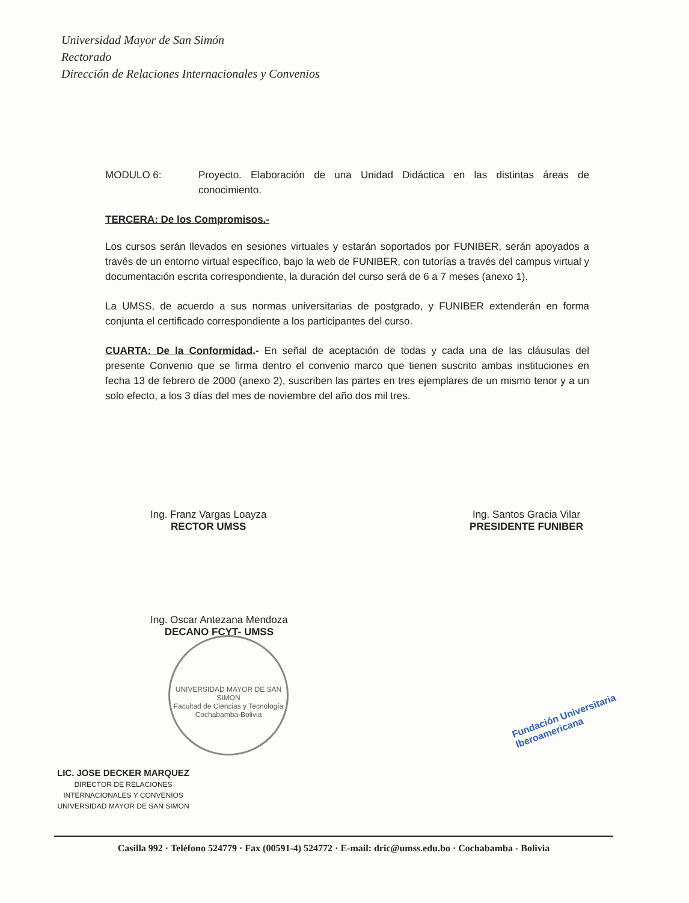Universidad Mayor de San Simón
Rectorado
Dirección de Relaciones Internacionales y Convenios
MODULO 6: Proyecto. Elaboración de una Unidad Didáctica en las distintas áreas de conocimiento.
TERCERA: De los Compromisos.-
Los cursos serán llevados en sesiones virtuales y estarán soportados por FUNIBER, serán apoyados a través de un entorno virtual específico, bajo la web de FUNIBER, con tutorías a través del campus virtual y documentación escrita correspondiente, la duración del curso será de 6 a 7 meses (anexo 1).
La UMSS, de acuerdo a sus normas universitarias de postgrado, y FUNIBER extenderán en forma conjunta el certificado correspondiente a los participantes del curso.
CUARTA: De la Conformidad.- En señal de aceptación de todas y cada una de las cláusulas del presente Convenio que se firma dentro el convenio marco que tienen suscrito ambas instituciones en fecha 13 de febrero de 2000 (anexo 2), suscriben las partes en tres ejemplares de un mismo tenor y a un solo efecto, a los 3 días del mes de noviembre del año dos mil tres.
Ing. Franz Vargas Loayza
RECTOR UMSS
Ing. Santos Gracia Vilar
PRESIDENTE FUNIBER
Ing. Oscar Antezana Mendoza
DECANO FCYT- UMSS
UNIVERSIDAD MAYOR DE SAN SIMON
Facultad de Ciencias y Tecnología
Cochabamba-Bolivia
Fundación Universitaria
Iberoamericana
LIC. JOSE DECKER MARQUEZ
DIRECTOR DE RELACIONES
INTERNACIONALES Y CONVENIOS
UNIVERSIDAD MAYOR DE SAN SIMON
Casilla 992 · Teléfono 524779 · Fax (00591-4) 524772 · E-mail: dric@umss.edu.bo · Cochabamba - Bolivia